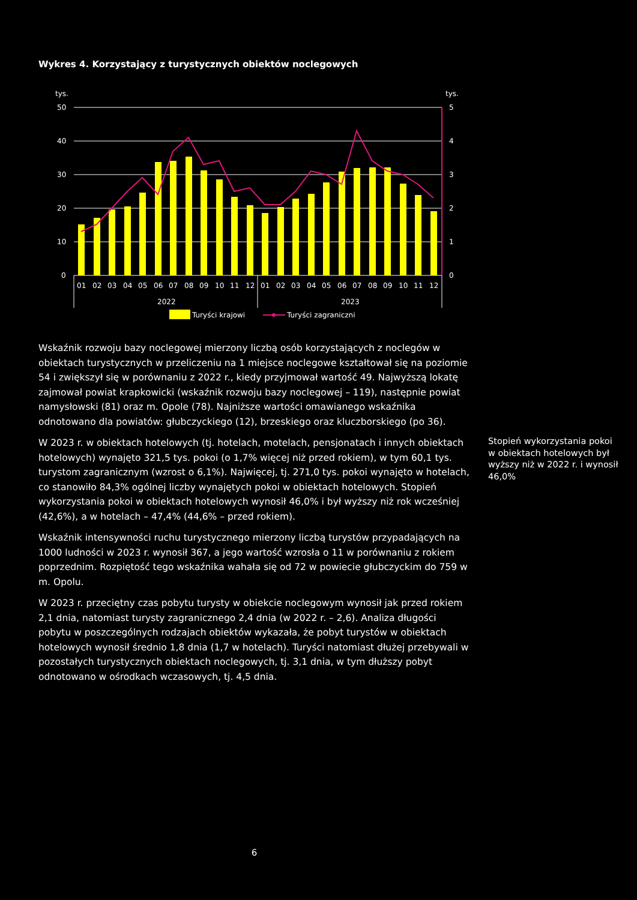Wykres 4. Korzystający z turystycznych obiektów noclegowych
tys.
tys.
50
40
30
20
10
0
5
4
3
2
1
0
01
02
03
04
05
06
07
08
09
10
11
12
01
02
03
04
05
06
07
08
09
10
11
12
2022
2023
Turyści krajowi
Turyści zagraniczni
Wskaźnik rozwoju bazy noclegowej mierzony liczbą osób korzystających z noclegów w obiektach turystycznych w przeliczeniu na 1 miejsce noclegowe kształtował się na poziomie 54 i zwiększył się w porównaniu z 2022 r., kiedy przyjmował wartość 49. Najwyższą lokatę zajmował powiat krapkowicki (wskaźnik rozwoju bazy noclegowej – 119), następnie powiat namysłowski (81) oraz m. Opole (78). Najniższe wartości omawianego wskaźnika odnotowano dla powiatów: głubczyckiego (12), brzeskiego oraz kluczborskiego (po 36).
W 2023 r. w obiektach hotelowych (tj. hotelach, motelach, pensjonatach i innych obiektach hotelowych) wynajęto 321,5 tys. pokoi (o 1,7% więcej niż przed rokiem), w tym 60,1 tys. turystom zagranicznym (wzrost o 6,1%). Najwięcej, tj. 271,0 tys. pokoi wynajęto w hotelach, co stanowiło 84,3% ogólnej liczby wynajętych pokoi w obiektach hotelowych. Stopień wykorzystania pokoi w obiektach hotelowych wynosił 46,0% i był wyższy niż rok wcześniej (42,6%), a w hotelach – 47,4% (44,6% – przed rokiem).
Wskaźnik intensywności ruchu turystycznego mierzony liczbą turystów przypadających na 1000 ludności w 2023 r. wynosił 367, a jego wartość wzrosła o 11 w porównaniu z rokiem poprzednim. Rozpiętość tego wskaźnika wahała się od 72 w powiecie głubczyckim do 759 w m. Opolu.
W 2023 r. przeciętny czas pobytu turysty w obiekcie noclegowym wynosił jak przed rokiem 2,1 dnia, natomiast turysty zagranicznego 2,4 dnia (w 2022 r. – 2,6). Analiza długości pobytu w poszczególnych rodzajach obiektów wykazała, że pobyt turystów w obiektach hotelowych wynosił średnio 1,8 dnia (1,7 w hotelach). Turyści natomiast dłużej przebywali w pozostałych turystycznych obiektach noclegowych, tj. 3,1 dnia, w tym dłuższy pobyt odnotowano w ośrodkach wczasowych, tj. 4,5 dnia.
Stopień wykorzystania pokoi w obiektach hotelowych był wyższy niż w 2022 r. i wynosił 46,0%
6